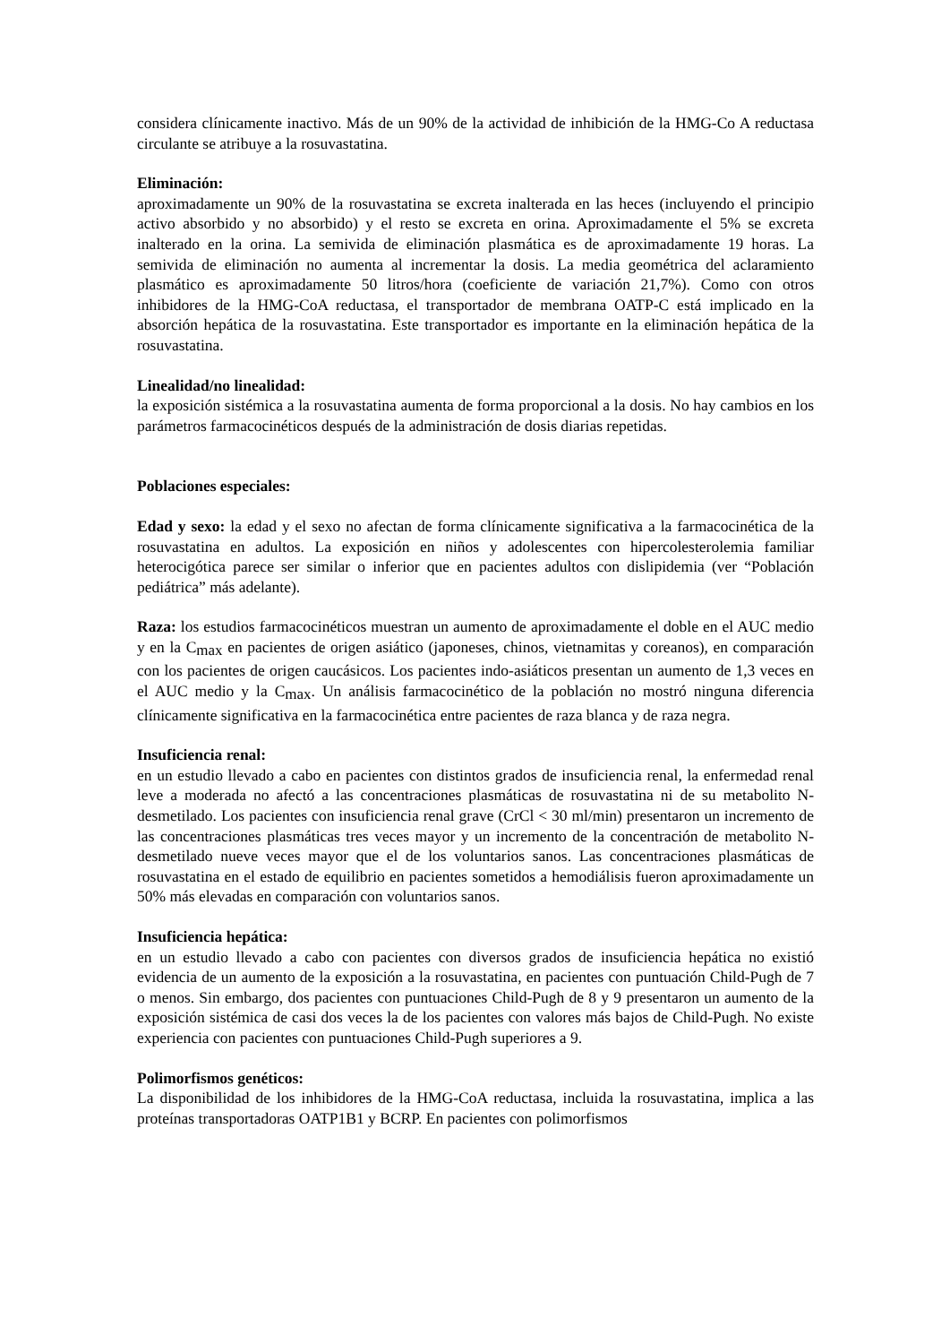considera clínicamente inactivo. Más de un 90% de la actividad de inhibición de la HMG-Co A reductasa circulante se atribuye a la rosuvastatina.
Eliminación:
aproximadamente un 90% de la rosuvastatina se excreta inalterada en las heces (incluyendo el principio activo absorbido y no absorbido) y el resto se excreta en orina. Aproximadamente el 5% se excreta inalterado en la orina. La semivida de eliminación plasmática es de aproximadamente 19 horas. La semivida de eliminación no aumenta al incrementar la dosis. La media geométrica del aclaramiento plasmático es aproximadamente 50 litros/hora (coeficiente de variación 21,7%). Como con otros inhibidores de la HMG-CoA reductasa, el transportador de membrana OATP-C está implicado en la absorción hepática de la rosuvastatina. Este transportador es importante en la eliminación hepática de la rosuvastatina.
Linealidad/no linealidad:
la exposición sistémica a la rosuvastatina aumenta de forma proporcional a la dosis. No hay cambios en los parámetros farmacocinéticos después de la administración de dosis diarias repetidas.
Poblaciones especiales:
Edad y sexo: la edad y el sexo no afectan de forma clínicamente significativa a la farmacocinética de la rosuvastatina en adultos. La exposición en niños y adolescentes con hipercolesterolemia familiar heterocigótica parece ser similar o inferior que en pacientes adultos con dislipidemia (ver “Población pediátrica” más adelante).
Raza: los estudios farmacocinéticos muestran un aumento de aproximadamente el doble en el AUC medio y en la C<sub>max</sub> en pacientes de origen asiático (japoneses, chinos, vietnamitas y coreanos), en comparación con los pacientes de origen caucásicos. Los pacientes indo-asiáticos presentan un aumento de 1,3 veces en el AUC medio y la C<sub>max</sub>. Un análisis farmacocinético de la población no mostró ninguna diferencia clínicamente significativa en la farmacocinética entre pacientes de raza blanca y de raza negra.
Insuficiencia renal:
en un estudio llevado a cabo en pacientes con distintos grados de insuficiencia renal, la enfermedad renal leve a moderada no afectó a las concentraciones plasmáticas de rosuvastatina ni de su metabolito N-desmetilado. Los pacientes con insuficiencia renal grave (CrCl < 30 ml/min) presentaron un incremento de las concentraciones plasmáticas tres veces mayor y un incremento de la concentración de metabolito N-desmetilado nueve veces mayor que el de los voluntarios sanos. Las concentraciones plasmáticas de rosuvastatina en el estado de equilibrio en pacientes sometidos a hemodiálisis fueron aproximadamente un 50% más elevadas en comparación con voluntarios sanos.
Insuficiencia hepática:
en un estudio llevado a cabo con pacientes con diversos grados de insuficiencia hepática no existió evidencia de un aumento de la exposición a la rosuvastatina, en pacientes con puntuación Child-Pugh de 7 o menos. Sin embargo, dos pacientes con puntuaciones Child-Pugh de 8 y 9 presentaron un aumento de la exposición sistémica de casi dos veces la de los pacientes con valores más bajos de Child-Pugh. No existe experiencia con pacientes con puntuaciones Child-Pugh superiores a 9.
Polimorfismos genéticos:
La disponibilidad de los inhibidores de la HMG-CoA reductasa, incluida la rosuvastatina, implica a las proteínas transportadoras OATP1B1 y BCRP. En pacientes con polimorfismos